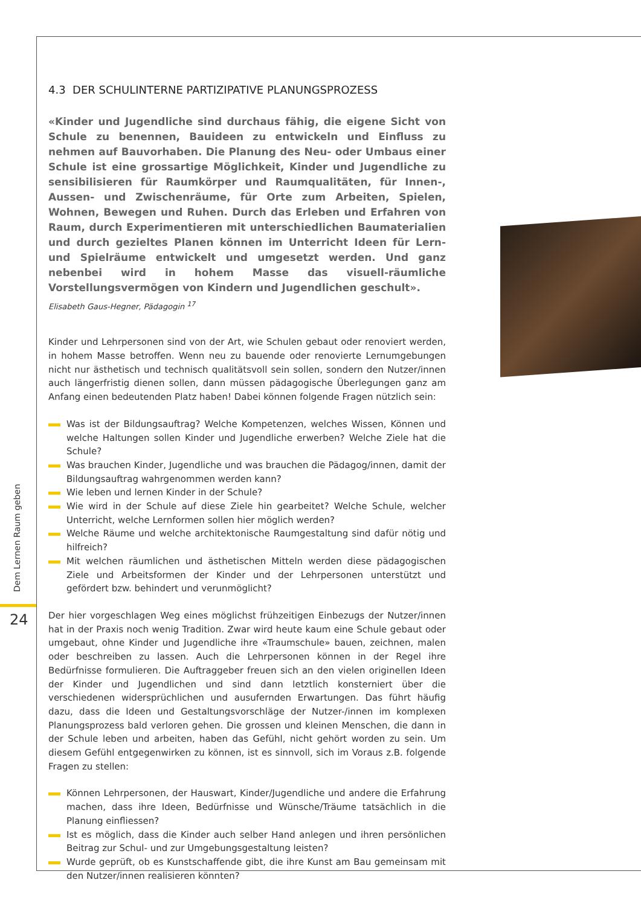Dem Lernen Raum geben
24
4.3 DER SCHULINTERNE PARTIZIPATIVE PLANUNGSPROZESS
«Kinder und Jugendliche sind durchaus fähig, die eigene Sicht von Schule zu benennen, Bauideen zu entwickeln und Einfluss zu nehmen auf Bauvorhaben. Die Planung des Neu- oder Umbaus einer Schule ist eine grossartige Möglichkeit, Kinder und Jugendliche zu sensibilisieren für Raumkörper und Raumqualitäten, für Innen-, Aussen- und Zwischenräume, für Orte zum Arbeiten, Spielen, Wohnen, Bewegen und Ruhen. Durch das Erleben und Erfahren von Raum, durch Experimentieren mit unterschiedlichen Baumaterialien und durch gezieltes Planen können im Unterricht Ideen für Lern- und Spielräume entwickelt und umgesetzt werden. Und ganz nebenbei wird in hohem Masse das visuell-räumliche Vorstellungsvermögen von Kindern und Jugendlichen geschult».
Elisabeth Gaus-Hegner, Pädagogin <sup>17</sup>
Kinder und Lehrpersonen sind von der Art, wie Schulen gebaut oder renoviert werden, in hohem Masse betroffen. Wenn neu zu bauende oder renovierte Lernumgebungen nicht nur ästhetisch und technisch qualitätsvoll sein sollen, sondern den Nutzer/innen auch längerfristig dienen sollen, dann müssen pädagogische Überlegungen ganz am Anfang einen bedeutenden Platz haben! Dabei können folgende Fragen nützlich sein:
Was ist der Bildungsauftrag? Welche Kompetenzen, welches Wissen, Können und welche Haltungen sollen Kinder und Jugendliche erwerben? Welche Ziele hat die Schule?
Was brauchen Kinder, Jugendliche und was brauchen die Pädagog/innen, damit der Bildungsauftrag wahrgenommen werden kann?
Wie leben und lernen Kinder in der Schule?
Wie wird in der Schule auf diese Ziele hin gearbeitet? Welche Schule, welcher Unterricht, welche Lernformen sollen hier möglich werden?
Welche Räume und welche architektonische Raumgestaltung sind dafür nötig und hilfreich?
Mit welchen räumlichen und ästhetischen Mitteln werden diese pädagogischen Ziele und Arbeitsformen der Kinder und der Lehrpersonen unterstützt und gefördert bzw. behindert und verunmöglicht?
Der hier vorgeschlagen Weg eines möglichst frühzeitigen Einbezugs der Nutzer/innen hat in der Praxis noch wenig Tradition. Zwar wird heute kaum eine Schule gebaut oder umgebaut, ohne Kinder und Jugendliche ihre «Traumschule» bauen, zeichnen, malen oder beschreiben zu lassen. Auch die Lehrpersonen können in der Regel ihre Bedürfnisse formulieren. Die Auftraggeber freuen sich an den vielen originellen Ideen der Kinder und Jugendlichen und sind dann letztlich konsterniert über die verschiedenen widersprüchlichen und ausufernden Erwartungen. Das führt häufig dazu, dass die Ideen und Gestaltungsvorschläge der Nutzer-/innen im komplexen Planungsprozess bald verloren gehen. Die grossen und kleinen Menschen, die dann in der Schule leben und arbeiten, haben das Gefühl, nicht gehört worden zu sein. Um diesem Gefühl entgegenwirken zu können, ist es sinnvoll, sich im Voraus z.B. folgende Fragen zu stellen:
Können Lehrpersonen, der Hauswart, Kinder/Jugendliche und andere die Erfahrung machen, dass ihre Ideen, Bedürfnisse und Wünsche/Träume tatsächlich in die Planung einfliessen?
Ist es möglich, dass die Kinder auch selber Hand anlegen und ihren persönlichen Beitrag zur Schul- und zur Umgebungsgestaltung leisten?
Wurde geprüft, ob es Kunstschaffende gibt, die ihre Kunst am Bau gemeinsam mit den Nutzer/innen realisieren könnten?